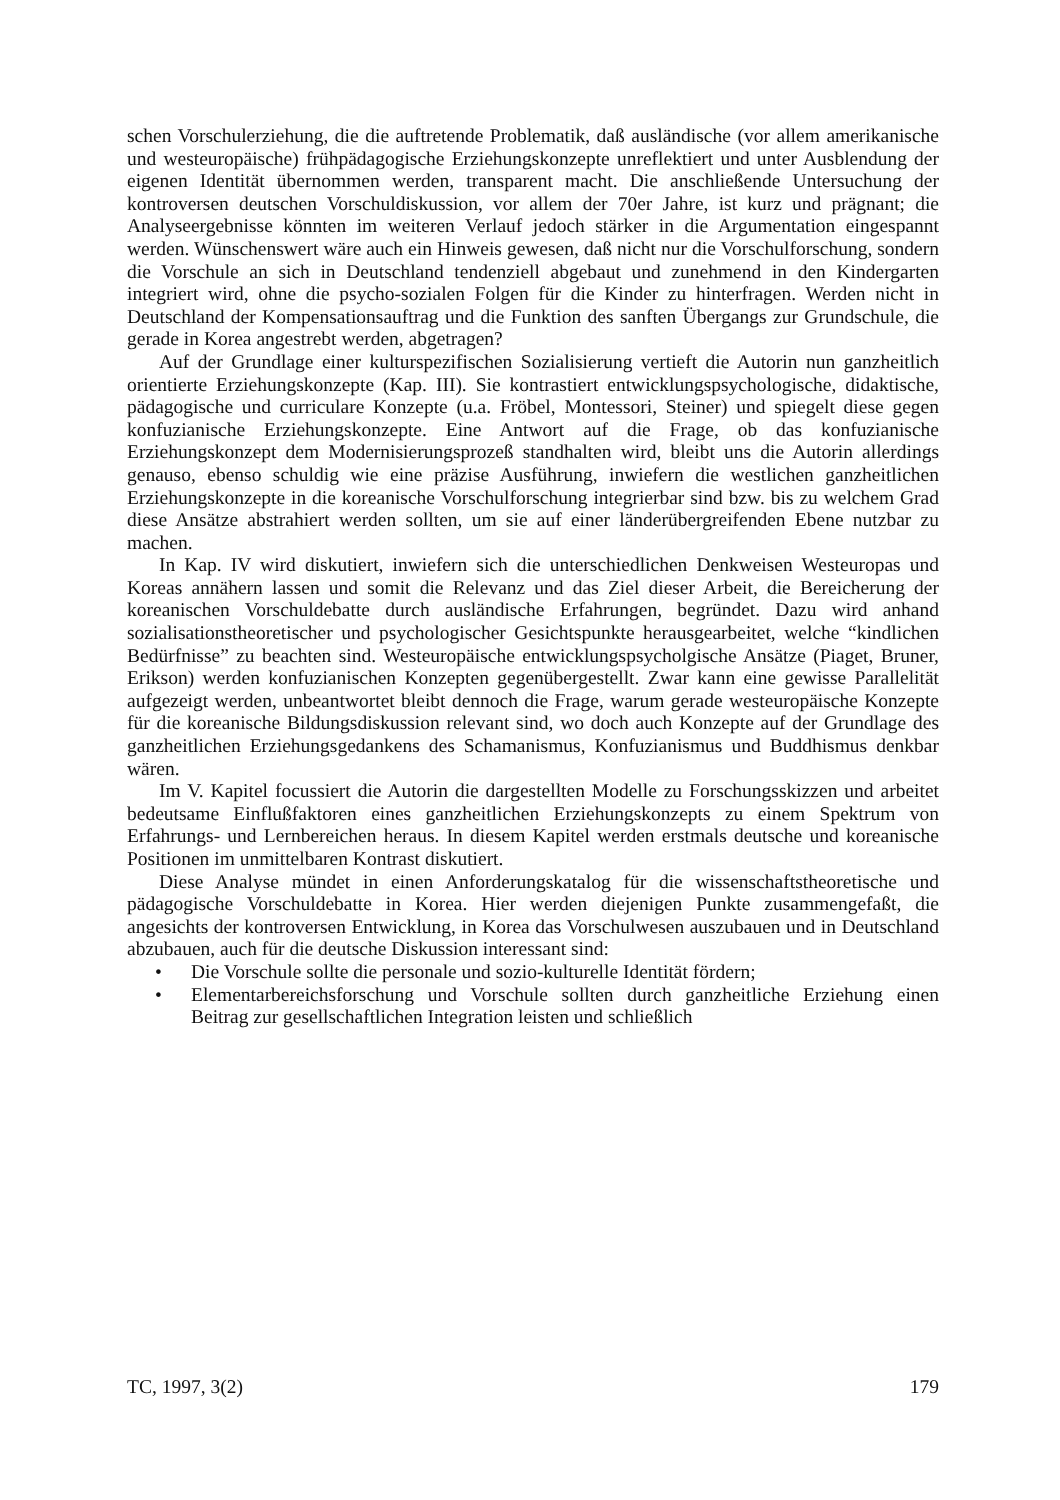schen Vorschulerziehung, die die auftretende Problematik, daß ausländische (vor allem amerikanische und westeuropäische) frühpädagogische Erziehungskonzepte unreflektiert und unter Ausblendung der eigenen Identität übernommen werden, transparent macht. Die anschließende Untersuchung der kontroversen deutschen Vorschuldiskussion, vor allem der 70er Jahre, ist kurz und prägnant; die Analyseergebnisse könnten im weiteren Verlauf jedoch stärker in die Argumentation eingespannt werden. Wünschenswert wäre auch ein Hinweis gewesen, daß nicht nur die Vorschulforschung, sondern die Vorschule an sich in Deutschland tendenziell abgebaut und zunehmend in den Kindergarten integriert wird, ohne die psycho-sozialen Folgen für die Kinder zu hinterfragen. Werden nicht in Deutschland der Kompensationsauftrag und die Funktion des sanften Übergangs zur Grundschule, die gerade in Korea angestrebt werden, abgetragen?
Auf der Grundlage einer kulturspezifischen Sozialisierung vertieft die Autorin nun ganzheitlich orientierte Erziehungskonzepte (Kap. III). Sie kontrastiert entwicklungspsychologische, didaktische, pädagogische und curriculare Konzepte (u.a. Fröbel, Montessori, Steiner) und spiegelt diese gegen konfuzianische Erziehungskonzepte. Eine Antwort auf die Frage, ob das konfuzianische Erziehungskonzept dem Modernisierungsprozeß standhalten wird, bleibt uns die Autorin allerdings genauso, ebenso schuldig wie eine präzise Ausführung, inwiefern die westlichen ganzheitlichen Erziehungskonzepte in die koreanische Vorschulforschung integrierbar sind bzw. bis zu welchem Grad diese Ansätze abstrahiert werden sollten, um sie auf einer länderübergreifenden Ebene nutzbar zu machen.
In Kap. IV wird diskutiert, inwiefern sich die unterschiedlichen Denkweisen Westeuropas und Koreas annähern lassen und somit die Relevanz und das Ziel dieser Arbeit, die Bereicherung der koreanischen Vorschuldebatte durch ausländische Erfahrungen, begründet. Dazu wird anhand sozialisationstheoretischer und psychologischer Gesichtspunkte herausgearbeitet, welche “kindlichen Bedürfnisse” zu beachten sind. Westeuropäische entwicklungspsycholgische Ansätze (Piaget, Bruner, Erikson) werden konfuzianischen Konzepten gegenübergestellt. Zwar kann eine gewisse Parallelität aufgezeigt werden, unbeantwortet bleibt dennoch die Frage, warum gerade westeuropäische Konzepte für die koreanische Bildungsdiskussion relevant sind, wo doch auch Konzepte auf der Grundlage des ganzheitlichen Erziehungsgedankens des Schamanismus, Konfuzianismus und Buddhismus denkbar wären.
Im V. Kapitel focussiert die Autorin die dargestellten Modelle zu Forschungsskizzen und arbeitet bedeutsame Einflußfaktoren eines ganzheitlichen Erziehungskonzepts zu einem Spektrum von Erfahrungs- und Lernbereichen heraus. In diesem Kapitel werden erstmals deutsche und koreanische Positionen im unmittelbaren Kontrast diskutiert.
Diese Analyse mündet in einen Anforderungskatalog für die wissenschaftstheoretische und pädagogische Vorschuldebatte in Korea. Hier werden diejenigen Punkte zusammengefaßt, die angesichts der kontroversen Entwicklung, in Korea das Vorschulwesen auszubauen und in Deutschland abzubauen, auch für die deutsche Diskussion interessant sind:
• Die Vorschule sollte die personale und sozio-kulturelle Identität fördern;
• Elementarbereichsforschung und Vorschule sollten durch ganzheitliche Erziehung einen Beitrag zur gesellschaftlichen Integration leisten und schließlich
TC, 1997, 3(2) 179